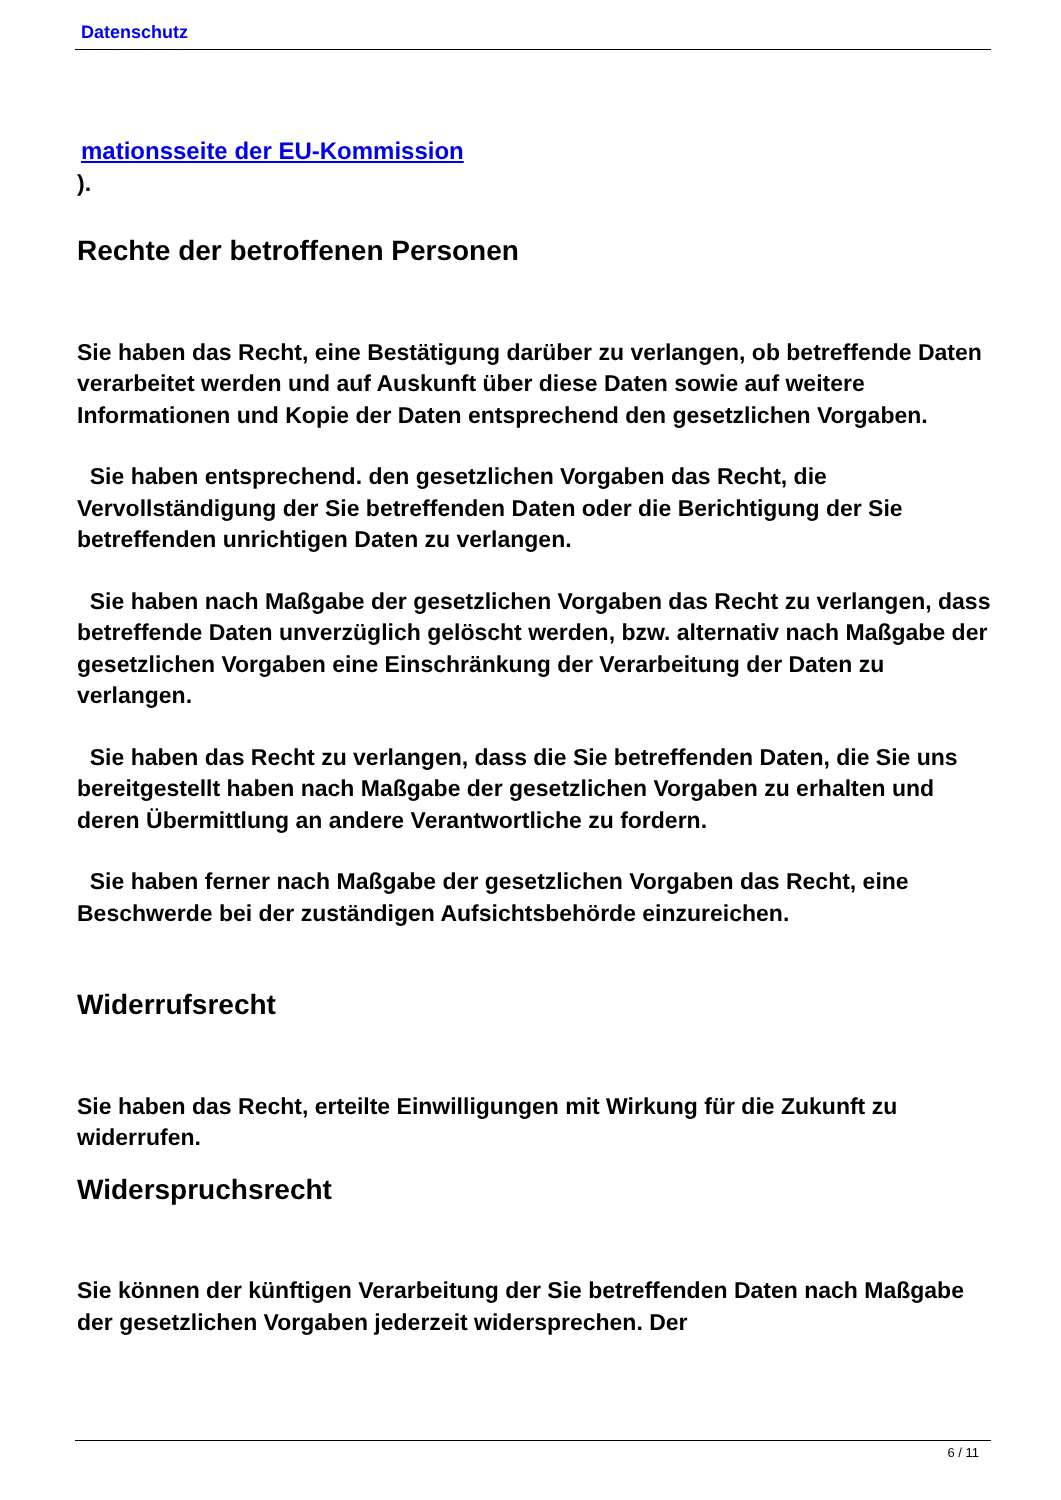Datenschutz
mationsseite der EU-Kommission
).
Rechte der betroffenen Personen
Sie haben das Recht, eine Bestätigung darüber zu verlangen, ob betreffende Daten verarbeitet werden und auf Auskunft über diese Daten sowie auf weitere Informationen und Kopie der Daten entsprechend den gesetzlichen Vorgaben.
Sie haben entsprechend. den gesetzlichen Vorgaben das Recht, die Vervollständigung der Sie betreffenden Daten oder die Berichtigung der Sie betreffenden unrichtigen Daten zu verlangen.
Sie haben nach Maßgabe der gesetzlichen Vorgaben das Recht zu verlangen, dass betreffende Daten unverzüglich gelöscht werden, bzw. alternativ nach Maßgabe der gesetzlichen Vorgaben eine Einschränkung der Verarbeitung der Daten zu verlangen.
Sie haben das Recht zu verlangen, dass die Sie betreffenden Daten, die Sie uns bereitgestellt haben nach Maßgabe der gesetzlichen Vorgaben zu erhalten und deren Übermittlung an andere Verantwortliche zu fordern.
Sie haben ferner nach Maßgabe der gesetzlichen Vorgaben das Recht, eine Beschwerde bei der zuständigen Aufsichtsbehörde einzureichen.
Widerrufsrecht
Sie haben das Recht, erteilte Einwilligungen mit Wirkung für die Zukunft zu widerrufen.
Widerspruchsrecht
Sie können der künftigen Verarbeitung der Sie betreffenden Daten nach Maßgabe der gesetzlichen Vorgaben jederzeit widersprechen. Der
6 / 11